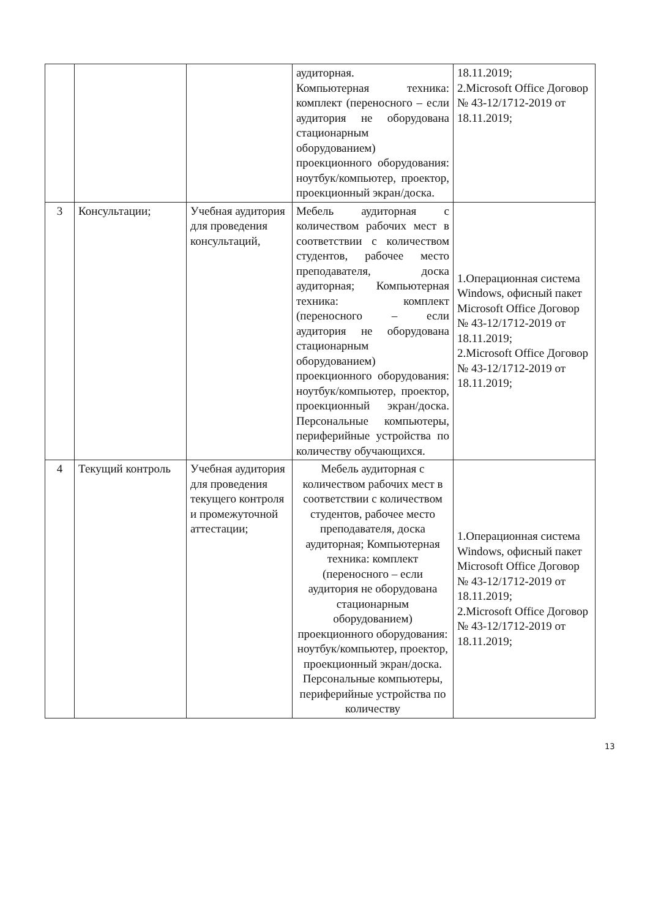| | | | аудиторная. Компьютерная техника: комплект (переносного – если аудитория не оборудована стационарным оборудованием) проекционного оборудования: ноутбук/компьютер, проектор, проекционный экран/доска. | 18.11.2019; 2.Microsoft Office Договор № 43-12/1712-2019 от 18.11.2019; |
| 3 | Консультации; | Учебная аудитория для проведения консультаций, | Мебель аудиторная с количеством рабочих мест в соответствии с количеством студентов, рабочее место преподавателя, доска аудиторная; Компьютерная техника: комплект (переносного – если аудитория не оборудована стационарным оборудованием) проекционного оборудования: ноутбук/компьютер, проектор, проекционный экран/доска. Персональные компьютеры, периферийные устройства по количеству обучающихся. | 1.Операционная система Windows, офисный пакет Microsoft Office Договор № 43-12/1712-2019 от 18.11.2019; 2.Microsoft Office Договор № 43-12/1712-2019 от 18.11.2019; |
| 4 | Текущий контроль | Учебная аудитория для проведения текущего контроля и промежуточной аттестации; | Мебель аудиторная с количеством рабочих мест в соответствии с количеством студентов, рабочее место преподавателя, доска аудиторная; Компьютерная техника: комплект (переносного – если аудитория не оборудована стационарным оборудованием) проекционного оборудования: ноутбук/компьютер, проектор, проекционный экран/доска. Персональные компьютеры, периферийные устройства по количеству | 1.Операционная система Windows, офисный пакет Microsoft Office Договор № 43-12/1712-2019 от 18.11.2019; 2.Microsoft Office Договор № 43-12/1712-2019 от 18.11.2019; |
13